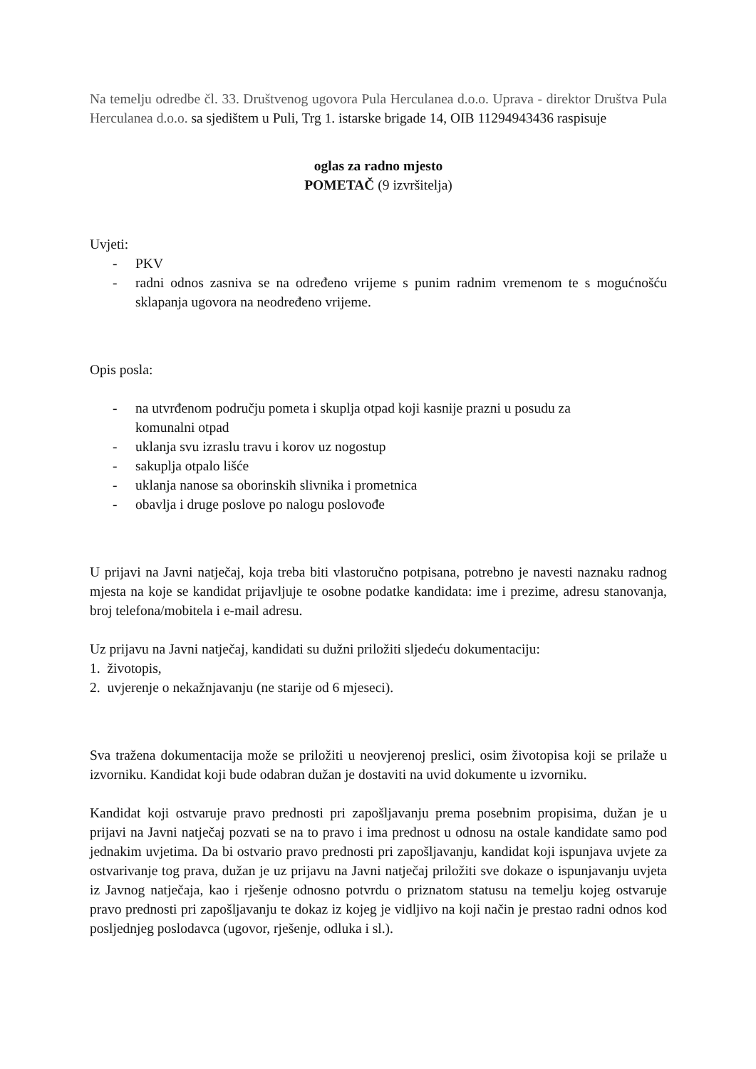Na temelju odredbe čl. 33. Društvenog ugovora Pula Herculanea d.o.o. Uprava - direktor Društva Pula Herculanea d.o.o. sa sjedištem u Puli, Trg 1. istarske brigade 14, OIB 11294943436 raspisuje
oglas za radno mjesto
POMETAČ (9 izvršitelja)
Uvjeti:
- PKV
- radni odnos zasniva se na određeno vrijeme s punim radnim vremenom te s mogućnošću sklapanja ugovora na neodređeno vrijeme.
Opis posla:
- na utvrđenom području pometa i skuplja otpad koji kasnije prazni u posudu za
komunalni otpad
- uklanja svu izraslu travu i korov uz nogostup
- sakuplja otpalo lišće
- uklanja nanose sa oborinskih slivnika i prometnica
- obavlja i druge poslove po nalogu poslovođe
U prijavi na Javni natječaj, koja treba biti vlastoručno potpisana, potrebno je navesti naznaku radnog mjesta na koje se kandidat prijavljuje te osobne podatke kandidata: ime i prezime, adresu stanovanja, broj telefona/mobitela i e-mail adresu.
Uz prijavu na Javni natječaj, kandidati su dužni priložiti sljedeću dokumentaciju:
1. životopis,
2. uvjerenje o nekažnjavanju (ne starije od 6 mjeseci).
Sva tražena dokumentacija može se priložiti u neovjerenoj preslici, osim životopisa koji se prilaže u izvorniku. Kandidat koji bude odabran dužan je dostaviti na uvid dokumente u izvorniku.
Kandidat koji ostvaruje pravo prednosti pri zapošljavanju prema posebnim propisima, dužan je u prijavi na Javni natječaj pozvati se na to pravo i ima prednost u odnosu na ostale kandidate samo pod jednakim uvjetima. Da bi ostvario pravo prednosti pri zapošljavanju, kandidat koji ispunjava uvjete za ostvarivanje tog prava, dužan je uz prijavu na Javni natječaj priložiti sve dokaze o ispunjavanju uvjeta iz Javnog natječaja, kao i rješenje odnosno potvrdu o priznatom statusu na temelju kojeg ostvaruje pravo prednosti pri zapošljavanju te dokaz iz kojeg je vidljivo na koji način je prestao radni odnos kod posljednjeg poslodavca (ugovor, rješenje, odluka i sl.).